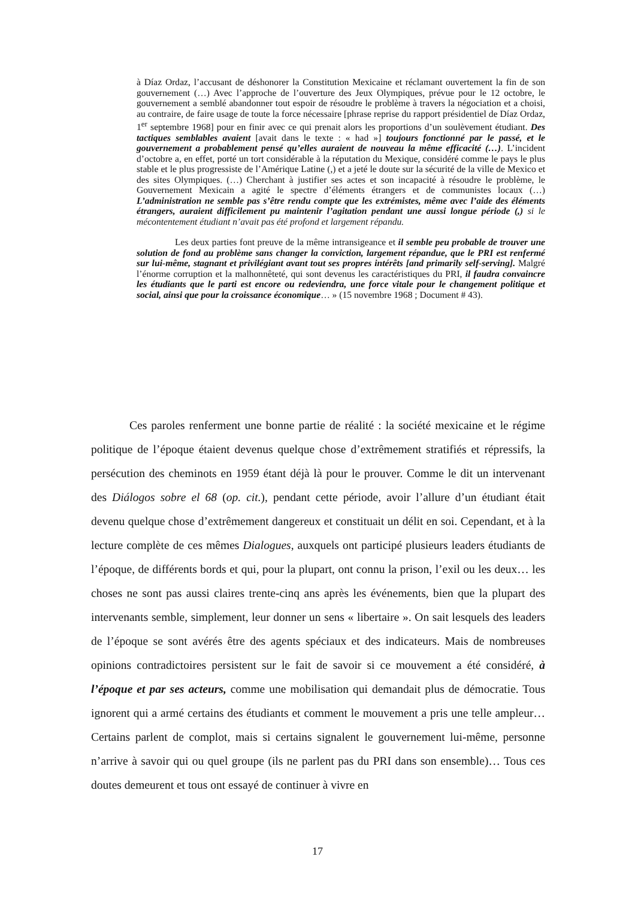à Díaz Ordaz, l’accusant de déshonorer la Constitution Mexicaine et réclamant ouvertement la fin de son gouvernement (…) Avec l’approche de l’ouverture des Jeux Olympiques, prévue pour le 12 octobre, le gouvernement a semblé abandonner tout espoir de résoudre le problème à travers la négociation et a choisi, au contraire, de faire usage de toute la force nécessaire [phrase reprise du rapport présidentiel de Díaz Ordaz, 1<sup>er</sup> septembre 1968] pour en finir avec ce qui prenait alors les proportions d’un soulèvement étudiant. Des tactiques semblables avaient [avait dans le texte : « had »] toujours fonctionné par le passé, et le gouvernement a probablement pensé qu’elles auraient de nouveau la même efficacité (…). L’incident d’octobre a, en effet, porté un tort considérable à la réputation du Mexique, considéré comme le pays le plus stable et le plus progressiste de l’Amérique Latine (,) et a jeté le doute sur la sécurité de la ville de Mexico et des sites Olympiques. (…) Cherchant à justifier ses actes et son incapacité à résoudre le problème, le Gouvernement Mexicain a agité le spectre d’éléments étrangers et de communistes locaux (…) L’administration ne semble pas s’être rendu compte que les extrémistes, même avec l’aide des éléments étrangers, auraient difficilement pu maintenir l’agitation pendant une aussi longue période (,) si le mécontentement étudiant n’avait pas été profond et largement répandu.
Les deux parties font preuve de la même intransigeance et il semble peu probable de trouver une solution de fond au problème sans changer la conviction, largement répandue, que le PRI est renfermé sur lui-même, stagnant et privilégiant avant tout ses propres intérêts [and primarily self-serving]. Malgré l’énorme corruption et la malhonnêteté, qui sont devenus les caractéristiques du PRI, il faudra convaincre les étudiants que le parti est encore ou redeviendra, une force vitale pour le changement politique et social, ainsi que pour la croissance économique… » (15 novembre 1968 ; Document # 43).
Ces paroles renferment une bonne partie de réalité : la société mexicaine et le régime politique de l’époque étaient devenus quelque chose d’extrêmement stratifiés et répressifs, la persécution des cheminots en 1959 étant déjà là pour le prouver. Comme le dit un intervenant des Diálogos sobre el 68 (op. cit.), pendant cette période, avoir l’allure d’un étudiant était devenu quelque chose d’extrêmement dangereux et constituait un délit en soi. Cependant, et à la lecture complète de ces mêmes Dialogues, auxquels ont participé plusieurs leaders étudiants de l’époque, de différents bords et qui, pour la plupart, ont connu la prison, l’exil ou les deux… les choses ne sont pas aussi claires trente-cinq ans après les événements, bien que la plupart des intervenants semble, simplement, leur donner un sens « libertaire ». On sait lesquels des leaders de l’époque se sont avérés être des agents spéciaux et des indicateurs. Mais de nombreuses opinions contradictoires persistent sur le fait de savoir si ce mouvement a été considéré, à l’époque et par ses acteurs, comme une mobilisation qui demandait plus de démocratie. Tous ignorent qui a armé certains des étudiants et comment le mouvement a pris une telle ampleur… Certains parlent de complot, mais si certains signalent le gouvernement lui-même, personne n’arrive à savoir qui ou quel groupe (ils ne parlent pas du PRI dans son ensemble)… Tous ces doutes demeurent et tous ont essayé de continuer à vivre en
17